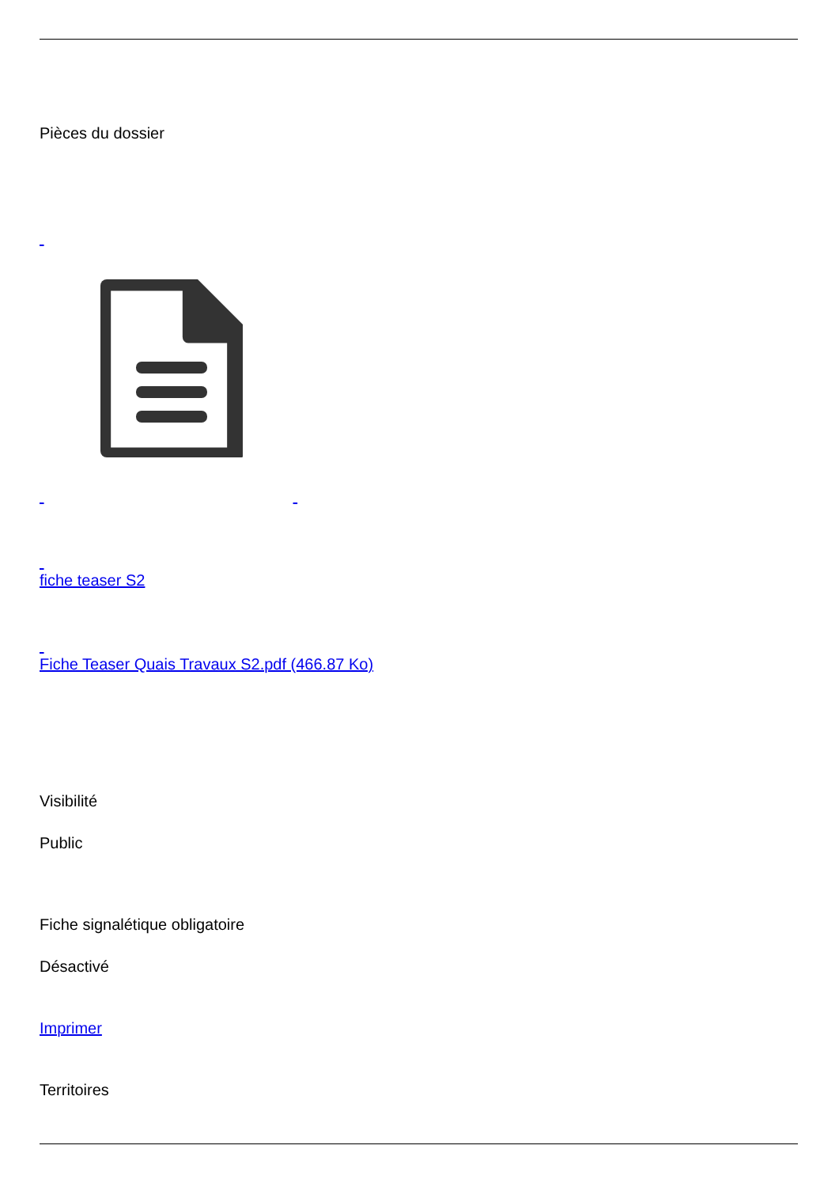Pièces du dossier
fiche teaser S2
Fiche Teaser Quais Travaux S2.pdf (466.87 Ko)
Visibilité
Public
Fiche signalétique obligatoire
Désactivé
Imprimer
Territoires